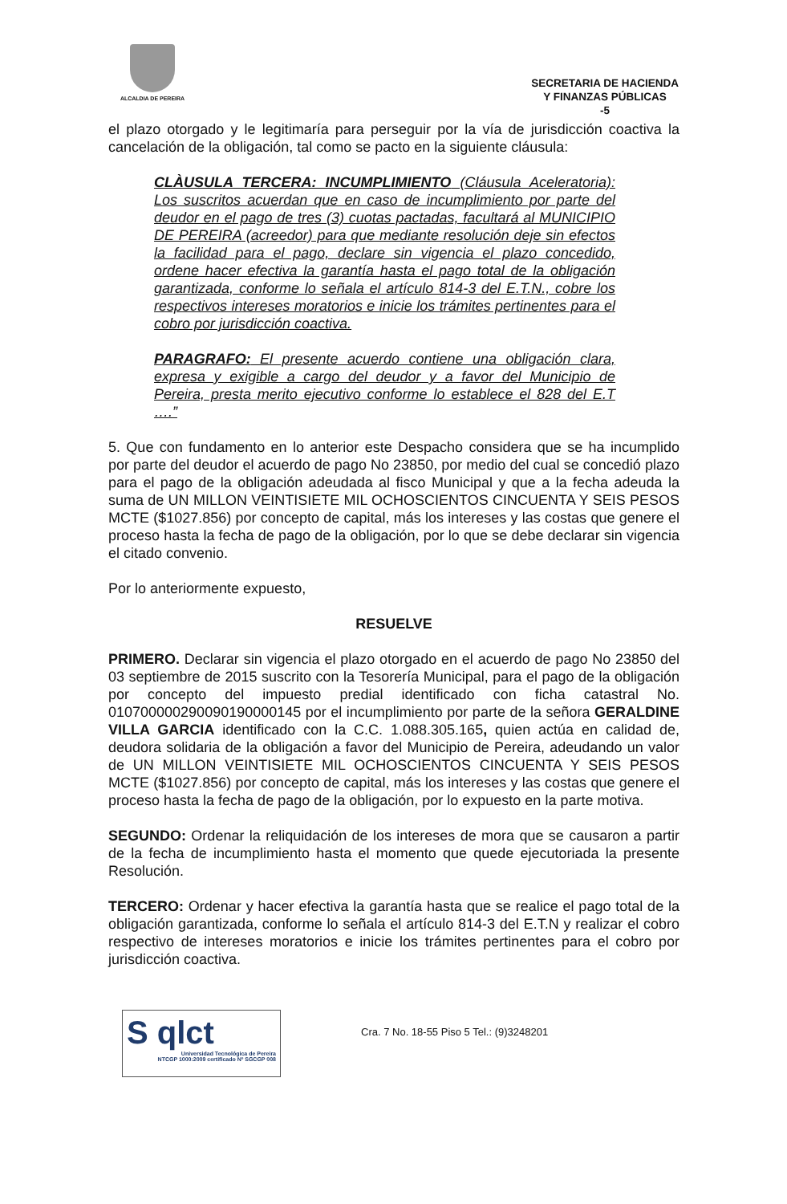ALCALDIA DE PEREIRA
SECRETARIA DE HACIENDA
Y FINANZAS PÚBLICAS
-5
el plazo otorgado y le legitimaría para perseguir por la vía de jurisdicción coactiva la cancelación de la obligación, tal como se pacto en la siguiente cláusula:
CLÀUSULA TERCERA: INCUMPLIMIENTO (Cláusula Aceleratoria): Los suscritos acuerdan que en caso de incumplimiento por parte del deudor en el pago de tres (3) cuotas pactadas, facultará al MUNICIPIO DE PEREIRA (acreedor) para que mediante resolución deje sin efectos la facilidad para el pago, declare sin vigencia el plazo concedido, ordene hacer efectiva la garantía hasta el pago total de la obligación garantizada, conforme lo señala el artículo 814-3 del E.T.N., cobre los respectivos intereses moratorios e inicie los trámites pertinentes para el cobro por jurisdicción coactiva.
PARAGRAFO: El presente acuerdo contiene una obligación clara, expresa y exigible a cargo del deudor y a favor del Municipio de Pereira, presta merito ejecutivo conforme lo establece el 828 del E.T ….”
5. Que con fundamento en lo anterior este Despacho considera que se ha incumplido por parte del deudor el acuerdo de pago No 23850, por medio del cual se concedió plazo para el pago de la obligación adeudada al fisco Municipal y que a la fecha adeuda la suma de UN MILLON VEINTISIETE MIL OCHOSCIENTOS CINCUENTA Y SEIS PESOS MCTE ($1027.856) por concepto de capital, más los intereses y las costas que genere el proceso hasta la fecha de pago de la obligación, por lo que se debe declarar sin vigencia el citado convenio.
Por lo anteriormente expuesto,
RESUELVE
PRIMERO. Declarar sin vigencia el plazo otorgado en el acuerdo de pago No 23850 del 03 septiembre de 2015 suscrito con la Tesorería Municipal, para el pago de la obligación por concepto del impuesto predial identificado con ficha catastral No. 010700000290090190000145 por el incumplimiento por parte de la señora GERALDINE VILLA GARCIA identificado con la C.C. 1.088.305.165, quien actúa en calidad de, deudora solidaria de la obligación a favor del Municipio de Pereira, adeudando un valor de UN MILLON VEINTISIETE MIL OCHOSCIENTOS CINCUENTA Y SEIS PESOS MCTE ($1027.856) por concepto de capital, más los intereses y las costas que genere el proceso hasta la fecha de pago de la obligación, por lo expuesto en la parte motiva.
SEGUNDO: Ordenar la reliquidación de los intereses de mora que se causaron a partir de la fecha de incumplimiento hasta el momento que quede ejecutoriada la presente Resolución.
TERCERO: Ordenar y hacer efectiva la garantía hasta que se realice el pago total de la obligación garantizada, conforme lo señala el artículo 814-3 del E.T.N y realizar el cobro respectivo de intereses moratorios e inicie los trámites pertinentes para el cobro por jurisdicción coactiva.
S qlct
Universidad Tecnológica de Pereira
NTCGP 1000:2009 certificado Nº SGCGP 008
Cra. 7 No. 18-55 Piso 5 Tel.: (9)3248201